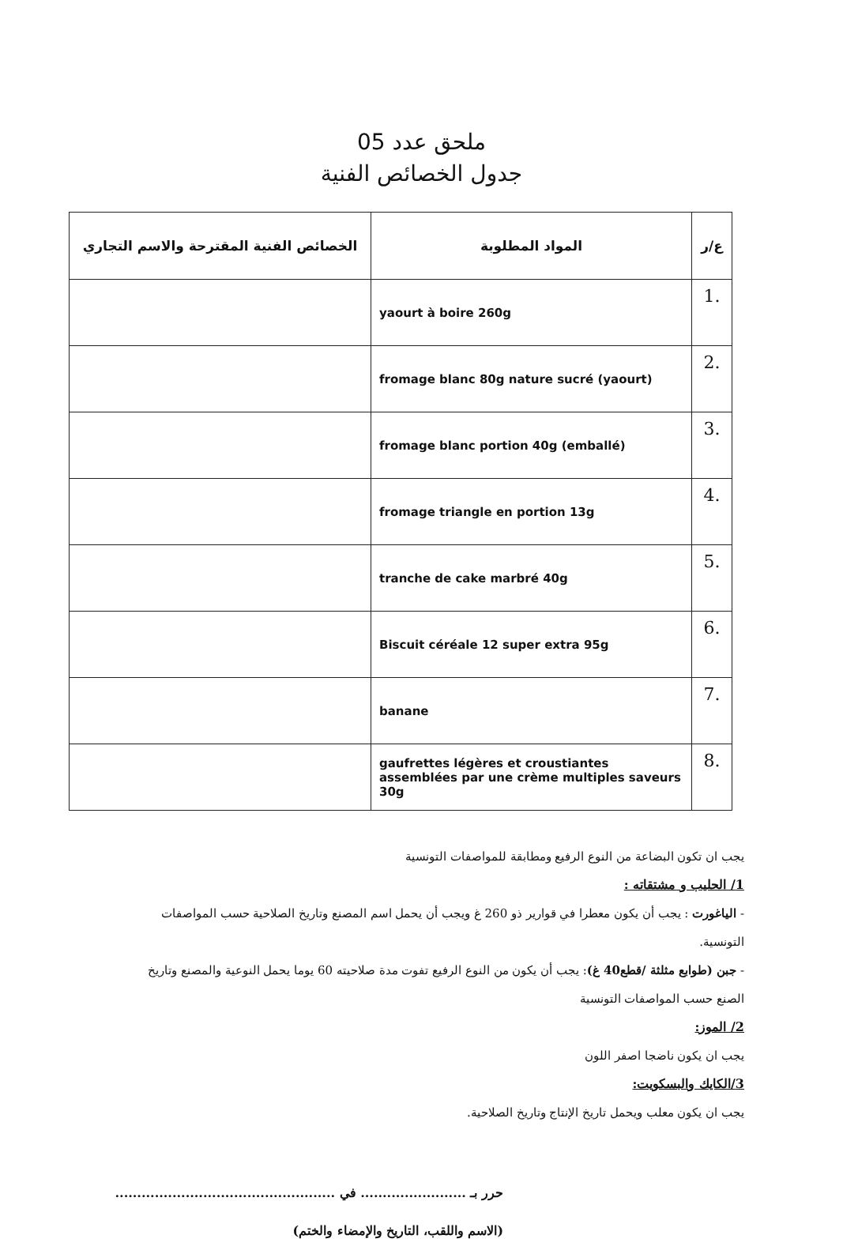ملحق عدد 05
جدول الخصائص الفنية
| ع/ر | المواد المطلوبة | الخصائص الفنية المقترحة والاسم التجاري |
| --- | --- | --- |
| .1 | yaourt à boire 260g | |
| .2 | fromage blanc 80g nature sucré (yaourt) | |
| .3 | fromage blanc portion 40g (emballé) | |
| .4 | fromage triangle en portion 13g | |
| .5 | tranche de cake marbré 40g | |
| .6 | Biscuit céréale 12 super extra 95g | |
| .7 | banane | |
| .8 | gaufrettes légères et croustiantes assemblées par une crème multiples saveurs 30g | |
يجب ان تكون البضاعة من النوع الرفيع ومطابقة للمواصفات التونسية
1/ الحليب و مشتقاته :
- الياغورت : يجب أن يكون معطرا في قوارير ذو 260 غ ويجب أن يحمل اسم المصنع وتاريخ الصلاحية حسب المواصفات التونسية.
- جبن (طوابع مثلثة /قطع40 غ): يجب أن يكون من النوع الرفيع تفوت مدة صلاحيته 60 يوما يحمل النوعية والمصنع وتاريخ الصنع حسب المواصفات التونسية
2/ الموز:
يجب ان يكون ناضجا اصفر اللون
3/الكايك والبسكويت:
يجب ان يكون معلب ويحمل تاريخ الإنتاج وتاريخ الصلاحية.
حرر بـ ........................ في ..................................................
(الاسم واللقب، التاريخ والإمضاء والختم)